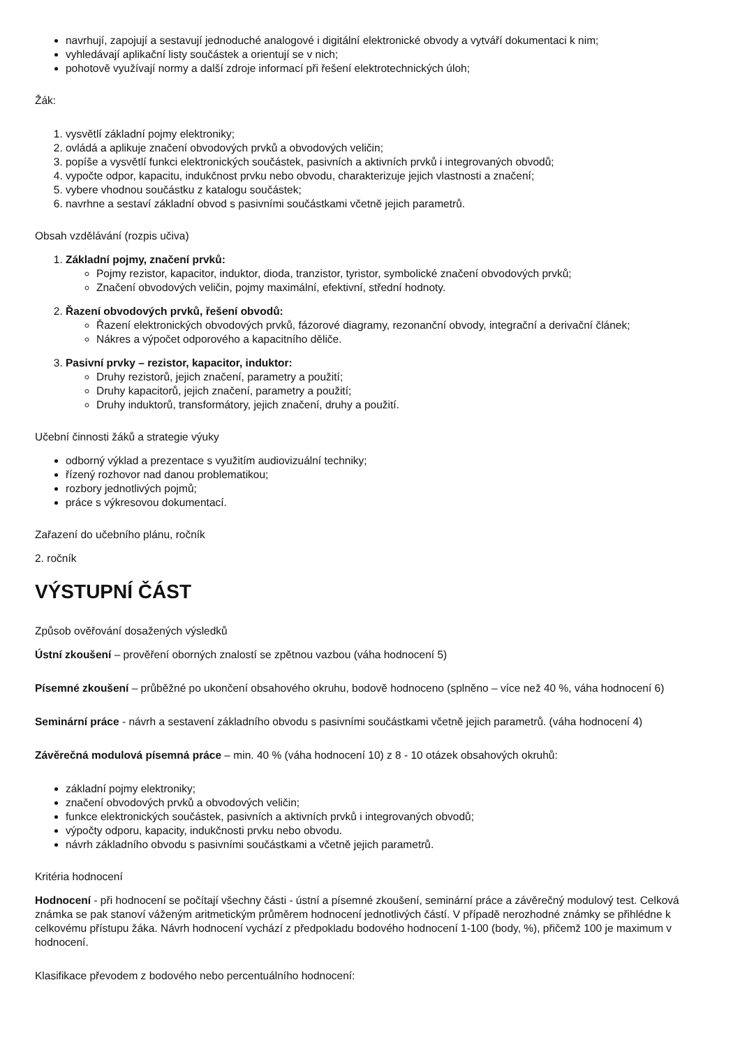navrhují, zapojují a sestavují jednoduché analogové i digitální elektronické obvody a vytváří dokumentaci k nim;
vyhledávají aplikační listy součástek a orientují se v nich;
pohotově využívají normy a další zdroje informací při řešení elektrotechnických úloh;
Žák:
1. vysvětlí základní pojmy elektroniky;
2. ovládá a aplikuje značení obvodových prvků a obvodových veličin;
3. popíše a vysvětlí funkci elektronických součástek, pasivních a aktivních prvků i integrovaných obvodů;
4. vypočte odpor, kapacitu, indukčnost prvku nebo obvodu, charakterizuje jejich vlastnosti a značení;
5. vybere vhodnou součástku z katalogu součástek;
6. navrhne a sestaví základní obvod s pasivními součástkami včetně jejich parametrů.
Obsah vzdělávání (rozpis učiva)
1. Základní pojmy, značení prvků:
Pojmy rezistor, kapacitor, induktor, dioda, tranzistor, tyristor, symbolické značení obvodových prvků;
Značení obvodových veličin, pojmy maximální, efektivní, střední hodnoty.
2. Řazení obvodových prvků, řešení obvodů:
Řazení elektronických obvodových prvků, fázorové diagramy, rezonanční obvody, integrační a derivační článek;
Nákres a výpočet odporového a kapacitního děliče.
3. Pasivní prvky – rezistor, kapacitor, induktor:
Druhy rezistorů, jejich značení, parametry a použití;
Druhy kapacitorů, jejich značení, parametry a použití;
Druhy induktorů, transformátory, jejich značení, druhy a použití.
Učební činnosti žáků a strategie výuky
odborný výklad a prezentace s využitím audiovizuální techniky;
řízený rozhovor nad danou problematikou;
rozbory jednotlivých pojmů;
práce s výkresovou dokumentací.
Zařazení do učebního plánu, ročník
2. ročník
VÝSTUPNÍ ČÁST
Způsob ověřování dosažených výsledků
Ústní zkoušení – prověření oborných znalostí se zpětnou vazbou (váha hodnocení 5)
Písemné zkoušení – průběžné po ukončení obsahového okruhu, bodově hodnoceno (splněno – více než 40 %, váha hodnocení 6)
Seminární práce - návrh a sestavení základního obvodu s pasivními součástkami včetně jejich parametrů. (váha hodnocení 4)
Závěrečná modulová písemná práce – min. 40 % (váha hodnocení 10) z 8 - 10 otázek obsahových okruhů:
základní pojmy elektroniky;
značení obvodových prvků a obvodových veličin;
funkce elektronických součástek, pasivních a aktivních prvků i integrovaných obvodů;
výpočty odporu, kapacity, indukčnosti prvku nebo obvodu.
návrh základního obvodu s pasivními součástkami a včetně jejich parametrů.
Kritéria hodnocení
Hodnocení - při hodnocení se počítají všechny části - ústní a písemné zkoušení, seminární práce a závěrečný modulový test. Celková známka se pak stanoví váženým aritmetickým průměrem hodnocení jednotlivých částí. V případě nerozhodné známky se přihlédne k celkovému přístupu žáka. Návrh hodnocení vychází z předpokladu bodového hodnocení 1-100 (body, %), přičemž 100 je maximum v hodnocení.
Klasifikace převodem z bodového nebo percentuálního hodnocení: